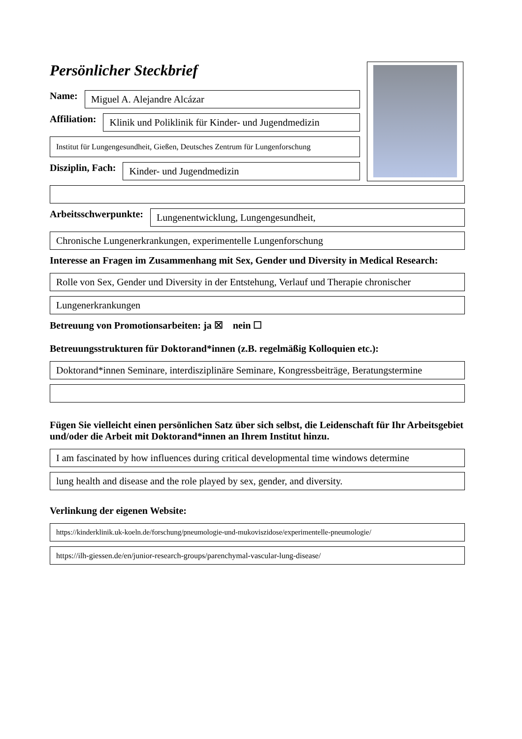Persönlicher Steckbrief
Name:
Miguel A. Alejandre Alcázar
Affiliation:
Klinik und Poliklinik für Kinder- und Jugendmedizin
Institut für Lungengesundheit, Gießen, Deutsches Zentrum für Lungenforschung
Disziplin, Fach:
Kinder- und Jugendmedizin
Arbeitsschwerpunkte:
Lungenentwicklung, Lungengesundheit,
Chronische Lungenerkrankungen, experimentelle Lungenforschung
Interesse an Fragen im Zusammenhang mit Sex, Gender und Diversity in Medical Research:
Rolle von Sex, Gender und Diversity in der Entstehung, Verlauf und Therapie chronischer
Lungenerkrankungen
Betreuung von Promotionsarbeiten: ja ☒ nein ☐
Betreuungsstrukturen für Doktorand*innen (z.B. regelmäßig Kolloquien etc.):
Doktorand*innen Seminare, interdisziplinäre Seminare, Kongressbeiträge, Beratungstermine
Fügen Sie vielleicht einen persönlichen Satz über sich selbst, die Leidenschaft für Ihr Arbeitsgebiet und/oder die Arbeit mit Doktorand*innen an Ihrem Institut hinzu.
I am fascinated by how influences during critical developmental time windows determine
lung health and disease and the role played by sex, gender, and diversity.
Verlinkung der eigenen Website:
https://kinderklinik.uk-koeln.de/forschung/pneumologie-und-mukoviszidose/experimentelle-pneumologie/
https://ilh-giessen.de/en/junior-research-groups/parenchymal-vascular-lung-disease/